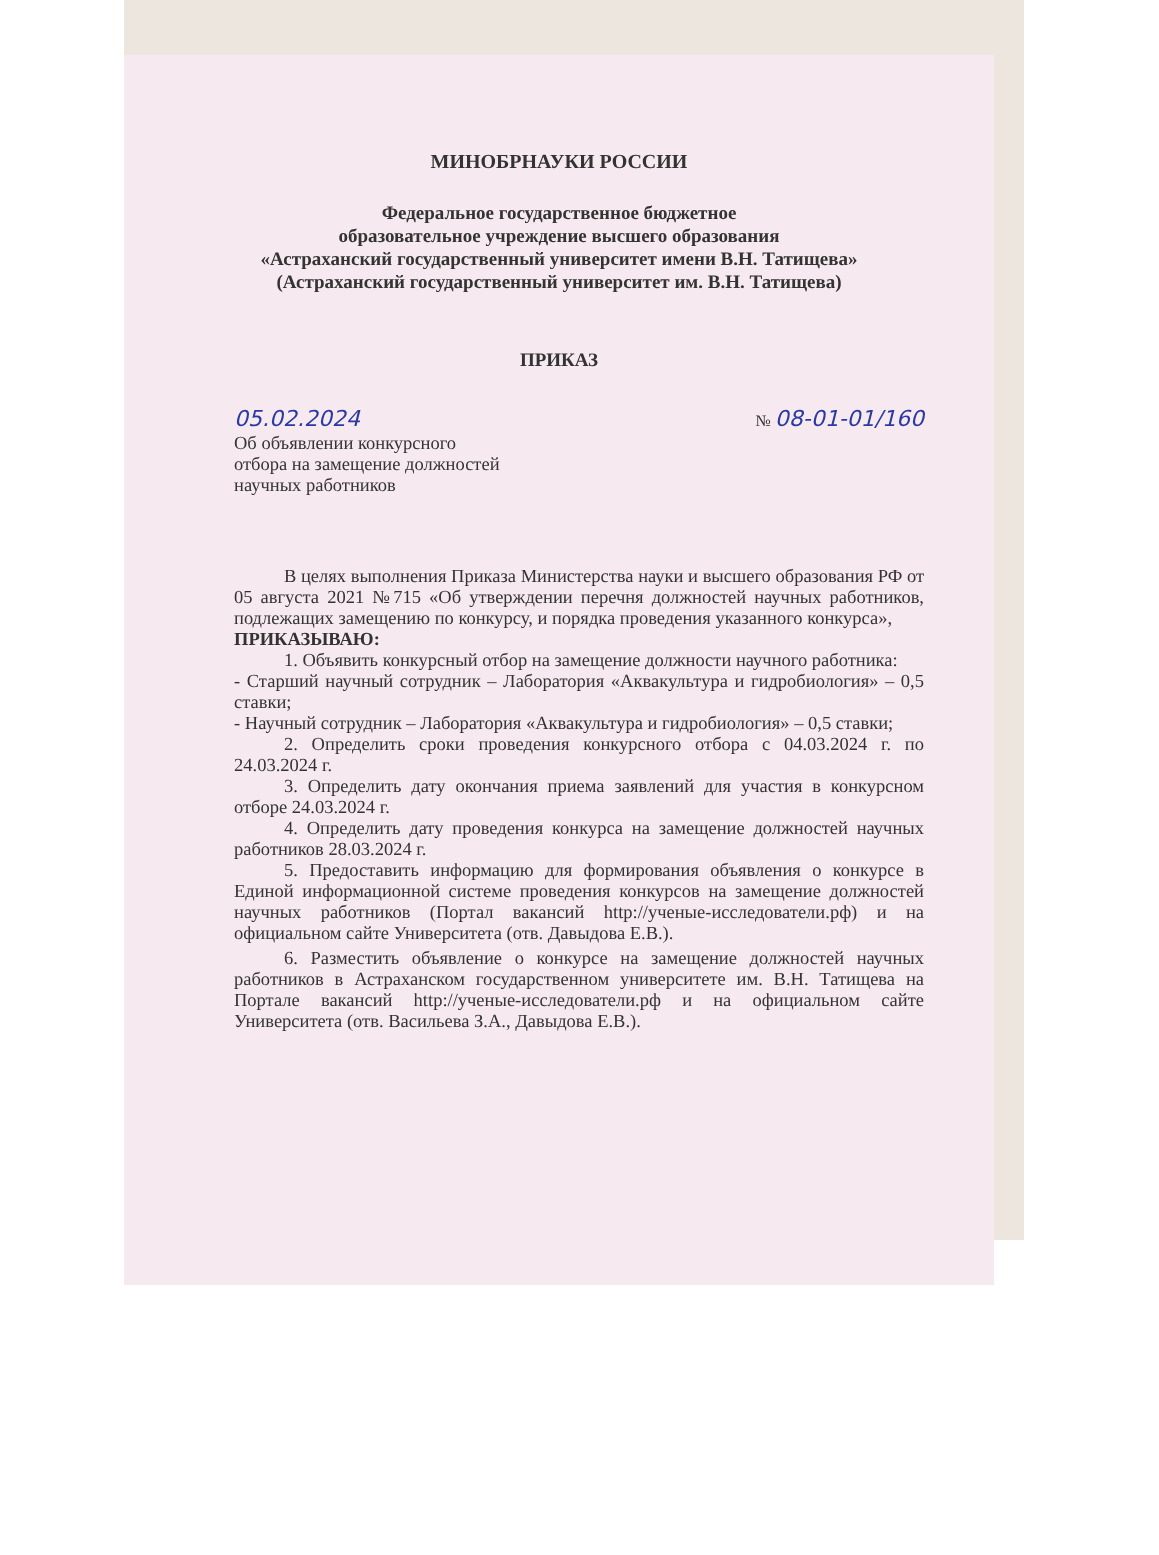МИНОБРНАУКИ РОССИИ
Федеральное государственное бюджетное
образовательное учреждение высшего образования
«Астраханский государственный университет имени В.Н. Татищева»
(Астраханский государственный университет им. В.Н. Татищева)
ПРИКАЗ
05.02.2024 № 08-01-01/160
Об объявлении конкурсного
отбора на замещение должностей
научных работников
В целях выполнения Приказа Министерства науки и высшего образования РФ от 05 августа 2021 №715 «Об утверждении перечня должностей научных работников, подлежащих замещению по конкурсу, и порядка проведения указанного конкурса»,
ПРИКАЗЫВАЮ:
1. Объявить конкурсный отбор на замещение должности научного работника:
- Старший научный сотрудник – Лаборатория «Аквакультура и гидробиология» – 0,5 ставки;
- Научный сотрудник – Лаборатория «Аквакультура и гидробиология» – 0,5 ставки;
2. Определить сроки проведения конкурсного отбора с 04.03.2024 г. по 24.03.2024 г.
3. Определить дату окончания приема заявлений для участия в конкурсном отборе 24.03.2024 г.
4. Определить дату проведения конкурса на замещение должностей научных работников 28.03.2024 г.
5. Предоставить информацию для формирования объявления о конкурсе в Единой информационной системе проведения конкурсов на замещение должностей научных работников (Портал вакансий http://ученые-исследователи.рф) и на официальном сайте Университета (отв. Давыдова Е.В.).
6. Разместить объявление о конкурсе на замещение должностей научных работников в Астраханском государственном университете им. В.Н. Татищева на Портале вакансий http://ученые-исследователи.рф и на официальном сайте Университета (отв. Васильева З.А., Давыдова Е.В.).